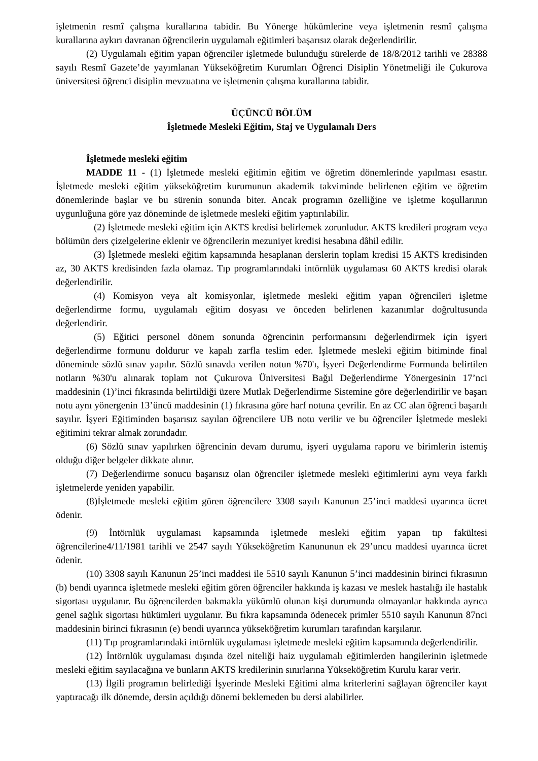işletmenin resmî çalışma kurallarına tabidir. Bu Yönerge hükümlerine veya işletmenin resmî çalışma kurallarına aykırı davranan öğrencilerin uygulamalı eğitimleri başarısız olarak değerlendirilir.
(2) Uygulamalı eğitim yapan öğrenciler işletmede bulunduğu sürelerde de 18/8/2012 tarihli ve 28388 sayılı Resmî Gazete’de yayımlanan Yükseköğretim Kurumları Öğrenci Disiplin Yönetmeliği ile Çukurova üniversitesi öğrenci disiplin mevzuatına ve işletmenin çalışma kurallarına tabidir.
ÜÇÜNCÜ BÖLÜM
İşletmede Mesleki Eğitim, Staj ve Uygulamalı Ders
İşletmede mesleki eğitim
MADDE 11 - (1) İşletmede mesleki eğitimin eğitim ve öğretim dönemlerinde yapılması esastır. İşletmede mesleki eğitim yükseköğretim kurumunun akademik takviminde belirlenen eğitim ve öğretim dönemlerinde başlar ve bu sürenin sonunda biter. Ancak programın özelliğine ve işletme koşullarının uygunluğuna göre yaz döneminde de işletmede mesleki eğitim yaptırılabilir.
(2) İşletmede mesleki eğitim için AKTS kredisi belirlemek zorunludur. AKTS kredileri program veya bölümün ders çizelgelerine eklenir ve öğrencilerin mezuniyet kredisi hesabına dâhil edilir.
(3) İşletmede mesleki eğitim kapsamında hesaplanan derslerin toplam kredisi 15 AKTS kredisinden az, 30 AKTS kredisinden fazla olamaz. Tıp programlarındaki intörnlük uygulaması 60 AKTS kredisi olarak değerlendirilir.
(4) Komisyon veya alt komisyonlar, işletmede mesleki eğitim yapan öğrencileri işletme değerlendirme formu, uygulamalı eğitim dosyası ve önceden belirlenen kazanımlar doğrultusunda değerlendirir.
(5) Eğitici personel dönem sonunda öğrencinin performansını değerlendirmek için işyeri değerlendirme formunu doldurur ve kapalı zarfla teslim eder. İşletmede mesleki eğitim bitiminde final döneminde sözlü sınav yapılır. Sözlü sınavda verilen notun %70'ı, İşyeri Değerlendirme Formunda belirtilen notların %30'u alınarak toplam not Çukurova Üniversitesi Bağıl Değerlendirme Yönergesinin 17’nci maddesinin (1)’inci fıkrasında belirtildiği üzere Mutlak Değerlendirme Sistemine göre değerlendirilir ve başarı notu aynı yönergenin 13’üncü maddesinin (1) fıkrasına göre harf notuna çevrilir. En az CC alan öğrenci başarılı sayılır. İşyeri Eğitiminden başarısız sayılan öğrencilere UB notu verilir ve bu öğrenciler İşletmede mesleki eğitimini tekrar almak zorundadır.
(6) Sözlü sınav yapılırken öğrencinin devam durumu, işyeri uygulama raporu ve birimlerin istemiş olduğu diğer belgeler dikkate alınır.
(7) Değerlendirme sonucu başarısız olan öğrenciler işletmede mesleki eğitimlerini aynı veya farklı işletmelerde yeniden yapabilir.
(8)İşletmede mesleki eğitim gören öğrencilere 3308 sayılı Kanunun 25’inci maddesi uyarınca ücret ödenir.
(9) İntörnlük uygulaması kapsamında işletmede mesleki eğitim yapan tıp fakültesi öğrencilerine4/11/1981 tarihli ve 2547 sayılı Yükseköğretim Kanununun ek 29’uncu maddesi uyarınca ücret ödenir.
(10) 3308 sayılı Kanunun 25’inci maddesi ile 5510 sayılı Kanunun 5’inci maddesinin birinci fıkrasının (b) bendi uyarınca işletmede mesleki eğitim gören öğrenciler hakkında iş kazası ve meslek hastalığı ile hastalık sigortası uygulanır. Bu öğrencilerden bakmakla yükümlü olunan kişi durumunda olmayanlar hakkında ayrıca genel sağlık sigortası hükümleri uygulanır. Bu fıkra kapsamında ödenecek primler 5510 sayılı Kanunun 87nci maddesinin birinci fıkrasının (e) bendi uyarınca yükseköğretim kurumları tarafından karşılanır.
(11) Tıp programlarındaki intörnlük uygulaması işletmede mesleki eğitim kapsamında değerlendirilir.
(12) İntörnlük uygulaması dışında özel niteliği haiz uygulamalı eğitimlerden hangilerinin işletmede mesleki eğitim sayılacağına ve bunların AKTS kredilerinin sınırlarına Yükseköğretim Kurulu karar verir.
(13) İlgili programın belirlediği İşyerinde Mesleki Eğitimi alma kriterlerini sağlayan öğrenciler kayıt yaptıracağı ilk dönemde, dersin açıldığı dönemi beklemeden bu dersi alabilirler.